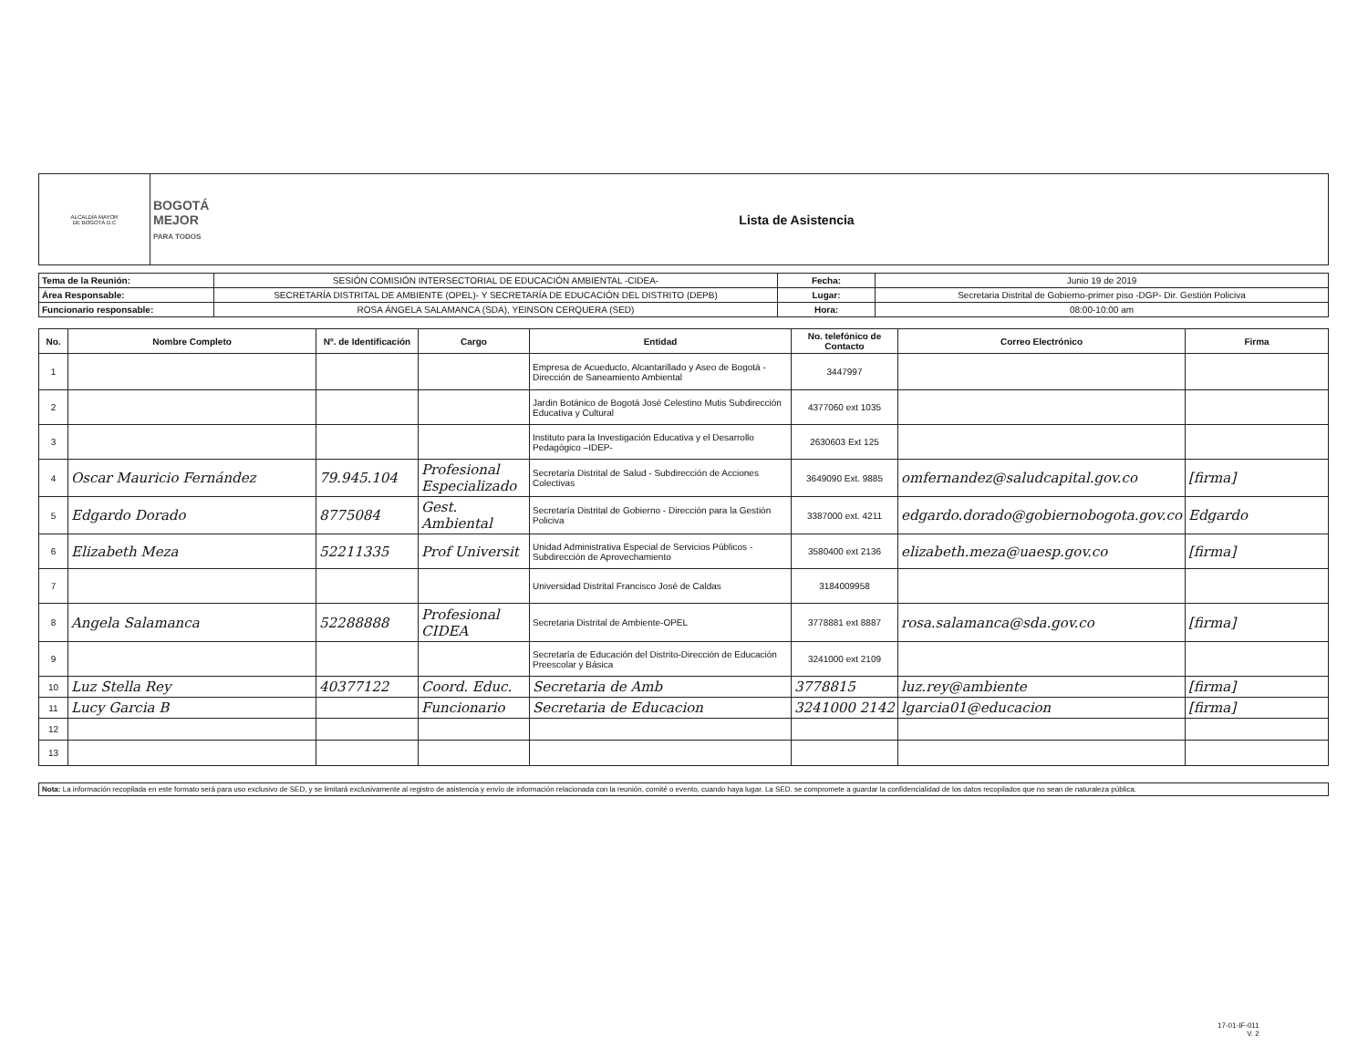| ALCALDÍA MAYOR DE BOGOTÁ D.C | BOGOTÁ MEJOR PARA TODOS | Lista de Asistencia |
| Tema de la Reunión: | SESIÓN COMISIÓN INTERSECTORIAL DE EDUCACIÓN AMBIENTAL -CIDEA- | Fecha: | Junio 19 de 2019 |
| Área Responsable: | SECRETARÍA DISTRITAL DE AMBIENTE (OPEL)- Y SECRETARÍA DE EDUCACIÓN DEL DISTRITO (DEPB) | Lugar: | Secretaria Distrital de Gobierno-primer piso -DGP- Dir. Gestión Policiva |
| Funcionario responsable: | ROSA ÁNGELA SALAMANCA (SDA), YEINSON CERQUERA (SED) | Hora: | 08:00-10:00 am |
| No. | Nombre Completo | Nº. de Identificación | Cargo | Entidad | No. telefónico de Contacto | Correo Electrónico | Firma |
| --- | --- | --- | --- | --- | --- | --- | --- |
| 1 | | | | Empresa de Acueducto, Alcantarillado y Aseo de Bogotá -Dirección de Saneamiento Ambiental | 3447997 | | |
| 2 | | | | Jardin Botánico de Bogotá José Celestino Mutis Subdirección Educativa y Cultural | 4377060 ext 1035 | | |
| 3 | | | | Instituto para la Investigación Educativa y el Desarrollo Pedagógico –IDEP- | 2630603 Ext 125 | | |
| 4 | Oscar Mauricio Fernández | 79.945.104 | Profesional Especializado | Secretaría Distrital de Salud - Subdirección de Acciones Colectivas | 3649090 Ext. 9885 | omfernandez@saludcapital.gov.co | [firma] |
| 5 | Edgardo Dorado | 8775084 | Gest. Ambiental | Secretaría Distrital de Gobierno - Dirección para la Gestión Policiva | 3387000 ext. 4211 | edgardo.dorado@gobiernobogota.gov.co | Edgardo |
| 6 | Elizabeth Meza | 52211335 | Prof Universit | Unidad Administrativa Especial de Servicios Públicos - Subdirección de Aprovechamiento | 3580400 ext 2136 | elizabeth.meza@uaesp.gov.co | [firma] |
| 7 | | | | Universidad Distrital Francisco José de Caldas | 3184009958 | | |
| 8 | Angela Salamanca | 52288888 | Profesional CIDEA | Secretaria Distrital de Ambiente-OPEL | 3778881 ext 8887 | rosa.salamanca@sda.gov.co | [firma] |
| 9 | | | | Secretaría de Educación del Distrito-Dirección de Educación Preescolar y Básica | 3241000 ext 2109 | | |
| 10 | Luz Stella Rey | 40377122 | Coord. Educ. | Secretaria de Amb | 3778815 | luz.rey@ambiente | [firma] |
| 11 | Lucy Garcia B | | Funcionario | Secretaria de Educacion | 3241000 2142 | lgarcia01@educacion | [firma] |
| 12 | | | | | | | |
| 13 | | | | | | | |
| Nota: La información recopilada en este formato será para uso exclusivo de SED, y se limitará exclusivamente al registro de asistencia y envío de información relacionada con la reunión, comité o evento, cuando haya lugar. La SED. se compromete a guardar la confidencialidad de los datos recopilados que no sean de naturaleza pública. |
17-01-IF-011
V. 2